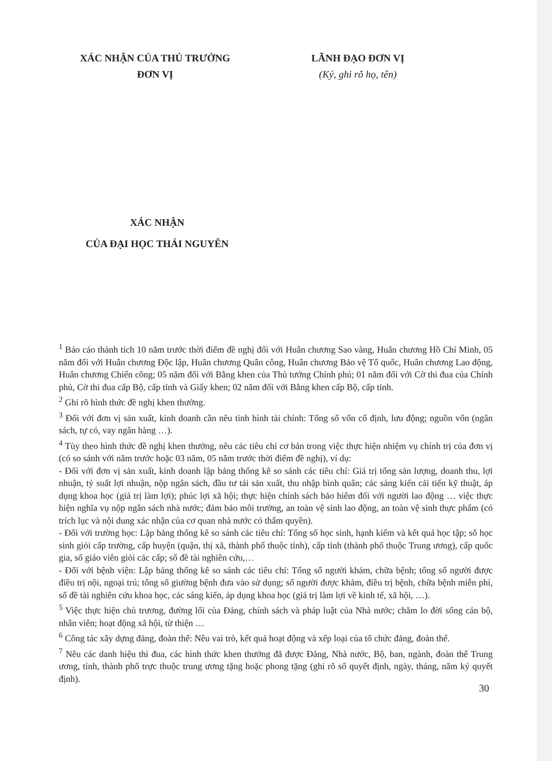XÁC NHẬN CỦA THỦ TRƯỞNG
ĐƠN VỊ
LÃNH ĐẠO ĐƠN VỊ
(Ký, ghi rõ họ, tên)
XÁC NHẬN
CỦA ĐẠI HỌC THÁI NGUYÊN
<sup>1</sup> Báo cáo thành tích 10 năm trước thời điểm đề nghị đối với Huân chương Sao vàng, Huân chương Hồ Chí Minh, 05 năm đối với Huân chương Độc lập, Huân chương Quân công, Huân chương Bảo vệ Tổ quốc, Huân chương Lao động, Huân chương Chiến công; 05 năm đối với Bằng khen của Thủ tướng Chính phủ; 01 năm đối với Cờ thi đua của Chính phủ, Cờ thi đua cấp Bộ, cấp tỉnh và Giấy khen; 02 năm đối với Bằng khen cấp Bộ, cấp tỉnh.
<sup>2</sup> Ghi rõ hình thức đề nghị khen thưởng.
<sup>3</sup> Đối với đơn vị sản xuất, kinh doanh cần nêu tình hình tài chính: Tổng số vốn cố định, lưu động; nguồn vốn (ngân sách, tự có, vay ngân hàng …).
<sup>4</sup> Tùy theo hình thức đề nghị khen thưởng, nêu các tiêu chí cơ bản trong việc thực hiện nhiệm vụ chính trị của đơn vị (có so sánh với năm trước hoặc 03 năm, 05 năm trước thời điểm đề nghị), ví dụ:
- Đối với đơn vị sản xuất, kinh doanh lập bảng thống kê so sánh các tiêu chí: Giá trị tổng sản lượng, doanh thu, lợi nhuận, tỷ suất lợi nhuận, nộp ngân sách, đầu tư tái sản xuất, thu nhập bình quân; các sáng kiến cải tiến kỹ thuật, áp dụng khoa học (giá trị làm lợi); phúc lợi xã hội; thực hiện chính sách bảo hiểm đối với người lao động … việc thực hiện nghĩa vụ nộp ngân sách nhà nước; đảm bảo môi trường, an toàn vệ sinh lao động, an toàn vệ sinh thực phẩm (có trích lục và nội dung xác nhận của cơ quan nhà nước có thẩm quyền).
- Đối với trường học: Lập bảng thống kê so sánh các tiêu chí: Tổng số học sinh, hạnh kiểm và kết quả học tập; số học sinh giỏi cấp trường, cấp huyện (quận, thị xã, thành phố thuộc tỉnh), cấp tỉnh (thành phố thuộc Trung ương), cấp quốc gia, số giáo viên giỏi các cấp; số đề tài nghiên cứu,…
- Đối với bệnh viện: Lập bảng thống kê so sánh các tiêu chí: Tổng số người khám, chữa bệnh; tổng số người được điều trị nội, ngoại trú; tổng số giường bệnh đưa vào sử dụng; số người được khám, điều trị bệnh, chữa bệnh miễn phí, số đề tài nghiên cứu khoa học, các sáng kiến, áp dụng khoa học (giá trị làm lợi về kinh tế, xã hội, …).
<sup>5</sup> Việc thực hiện chủ trương, đường lối của Đảng, chính sách và pháp luật của Nhà nước; chăm lo đời sống cán bộ, nhân viên; hoạt động xã hội, từ thiện …
<sup>6</sup> Công tác xây dựng đảng, đoàn thể: Nêu vai trò, kết quả hoạt động và xếp loại của tổ chức đảng, đoàn thể.
<sup>7</sup> Nêu các danh hiệu thi đua, các hình thức khen thưởng đã được Đảng, Nhà nước, Bộ, ban, ngành, đoàn thể Trung ương, tỉnh, thành phố trực thuộc trung ương tặng hoặc phong tặng (ghi rõ số quyết định, ngày, tháng, năm ký quyết định).
30